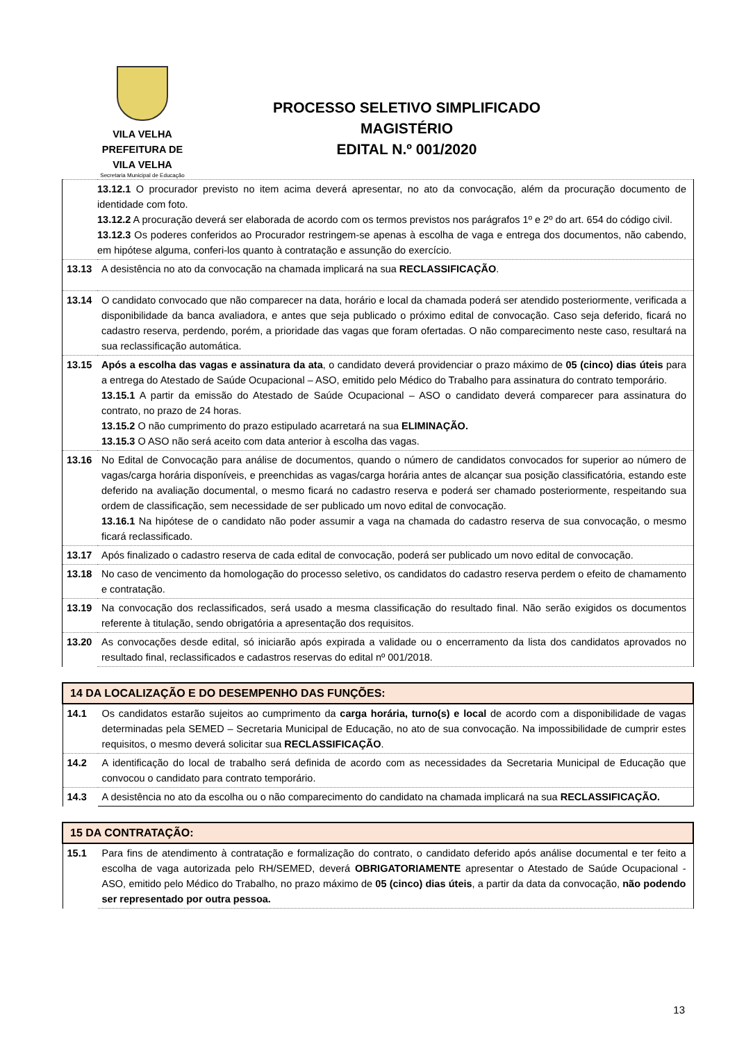VILA VELHA
PREFEITURA DE
VILA VELHA
Secretaria Municipal de Educação
PROCESSO SELETIVO SIMPLIFICADO
MAGISTÉRIO
EDITAL N.º 001/2020
| 13.12.1 O procurador previsto no item acima deverá apresentar, no ato da convocação, além da procuração documento de identidade com foto. 13.12.2 A procuração deverá ser elaborada de acordo com os termos previstos nos parágrafos 1º e 2º do art. 654 do código civil. 13.12.3 Os poderes conferidos ao Procurador restringem-se apenas à escolha de vaga e entrega dos documentos, não cabendo, em hipótese alguma, conferi-los quanto à contratação e assunção do exercício. | |
| 13.13 | A desistência no ato da convocação na chamada implicará na sua RECLASSIFICAÇÃO . |
| 13.14 | O candidato convocado que não comparecer na data, horário e local da chamada poderá ser atendido posteriormente, verificada a disponibilidade da banca avaliadora, e antes que seja publicado o próximo edital de convocação. Caso seja deferido, ficará no cadastro reserva, perdendo, porém, a prioridade das vagas que foram ofertadas. O não comparecimento neste caso, resultará na sua reclassificação automática. |
| 13.15 | Após a escolha das vagas e assinatura da ata , o candidato deverá providenciar o prazo máximo de 05 (cinco) dias úteis para a entrega do Atestado de Saúde Ocupacional – ASO, emitido pelo Médico do Trabalho para assinatura do contrato temporário. 13.15.1 A partir da emissão do Atestado de Saúde Ocupacional – ASO o candidato deverá comparecer para assinatura do contrato, no prazo de 24 horas. 13.15.2 O não cumprimento do prazo estipulado acarretará na sua ELIMINAÇÃO. 13.15.3 O ASO não será aceito com data anterior à escolha das vagas. |
| 13.16 | No Edital de Convocação para análise de documentos, quando o número de candidatos convocados for superior ao número de vagas/carga horária disponíveis, e preenchidas as vagas/carga horária antes de alcançar sua posição classificatória, estando este deferido na avaliação documental, o mesmo ficará no cadastro reserva e poderá ser chamado posteriormente, respeitando sua ordem de classificação, sem necessidade de ser publicado um novo edital de convocação. 13.16.1 Na hipótese de o candidato não poder assumir a vaga na chamada do cadastro reserva de sua convocação, o mesmo ficará reclassificado. |
| 13.17 | Após finalizado o cadastro reserva de cada edital de convocação, poderá ser publicado um novo edital de convocação. |
| 13.18 | No caso de vencimento da homologação do processo seletivo, os candidatos do cadastro reserva perdem o efeito de chamamento e contratação. |
| 13.19 | Na convocação dos reclassificados, será usado a mesma classificação do resultado final. Não serão exigidos os documentos referente à titulação, sendo obrigatória a apresentação dos requisitos. |
| 13.20 | As convocações desde edital, só iniciarão após expirada a validade ou o encerramento da lista dos candidatos aprovados no resultado final, reclassificados e cadastros reservas do edital nº 001/2018. |
| 14 DA LOCALIZAÇÃO E DO DESEMPENHO DAS FUNÇÕES: | |
| --- | --- |
| 14.1 | Os candidatos estarão sujeitos ao cumprimento da carga horária, turno(s) e local de acordo com a disponibilidade de vagas determinadas pela SEMED – Secretaria Municipal de Educação, no ato de sua convocação. Na impossibilidade de cumprir estes requisitos, o mesmo deverá solicitar sua RECLASSIFICAÇÃO . |
| 14.2 | A identificação do local de trabalho será definida de acordo com as necessidades da Secretaria Municipal de Educação que convocou o candidato para contrato temporário. |
| 14.3 | A desistência no ato da escolha ou o não comparecimento do candidato na chamada implicará na sua RECLASSIFICAÇÃO. |
| 15 DA CONTRATAÇÃO: | |
| --- | --- |
| 15.1 | Para fins de atendimento à contratação e formalização do contrato, o candidato deferido após análise documental e ter feito a escolha de vaga autorizada pelo RH/SEMED, deverá OBRIGATORIAMENTE apresentar o Atestado de Saúde Ocupacional - ASO, emitido pelo Médico do Trabalho, no prazo máximo de 05 (cinco) dias úteis , a partir da data da convocação, não podendo ser representado por outra pessoa. |
13